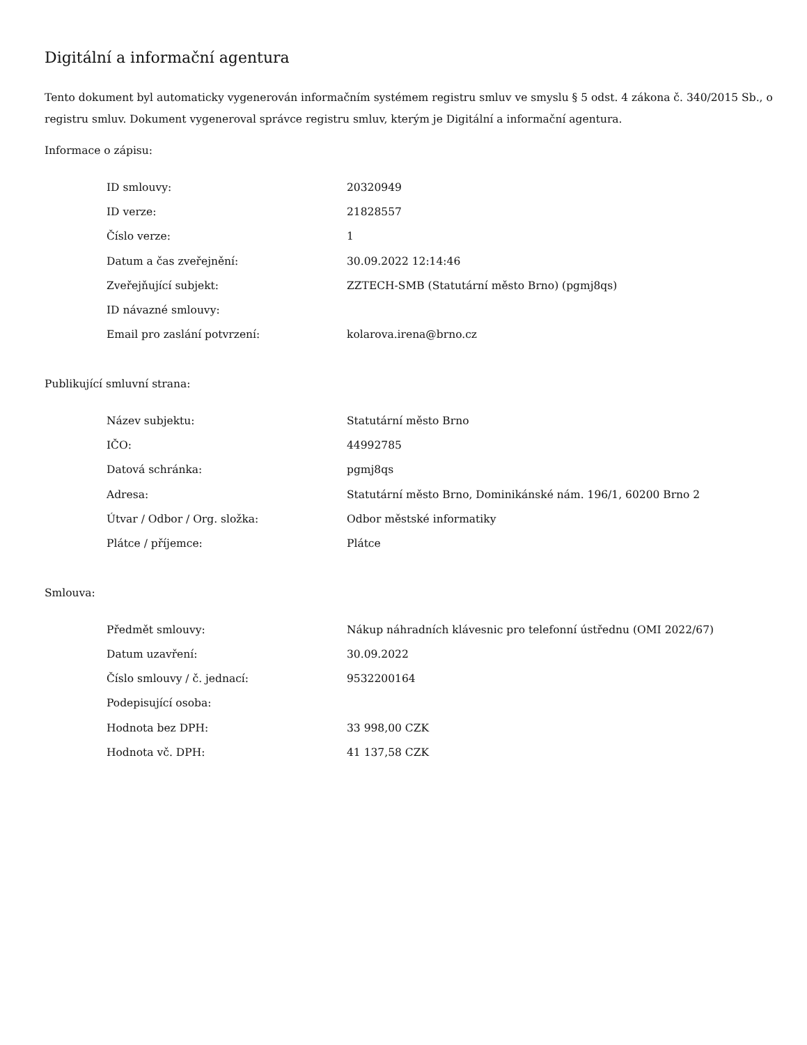Digitální a informační agentura
Tento dokument byl automaticky vygenerován informačním systémem registru smluv ve smyslu § 5 odst. 4 zákona č. 340/2015 Sb., o registru smluv. Dokument vygeneroval správce registru smluv, kterým je Digitální a informační agentura.
Informace o zápisu:
| ID smlouvy: | 20320949 |
| ID verze: | 21828557 |
| Číslo verze: | 1 |
| Datum a čas zveřejnění: | 30.09.2022 12:14:46 |
| Zveřejňující subjekt: | ZZTECH-SMB (Statutární město Brno) (pgmj8qs) |
| ID návazné smlouvy: | |
| Email pro zaslání potvrzení: | kolarova.irena@brno.cz |
Publikující smluvní strana:
| Název subjektu: | Statutární město Brno |
| IČO: | 44992785 |
| Datová schránka: | pgmj8qs |
| Adresa: | Statutární město Brno, Dominikánské nám. 196/1, 60200 Brno 2 |
| Útvar / Odbor / Org. složka: | Odbor městské informatiky |
| Plátce / příjemce: | Plátce |
Smlouva:
| Předmět smlouvy: | Nákup náhradních klávesnic pro telefonní ústřednu (OMI 2022/67) |
| Datum uzavření: | 30.09.2022 |
| Číslo smlouvy / č. jednací: | 9532200164 |
| Podepisující osoba: | |
| Hodnota bez DPH: | 33 998,00 CZK |
| Hodnota vč. DPH: | 41 137,58 CZK |